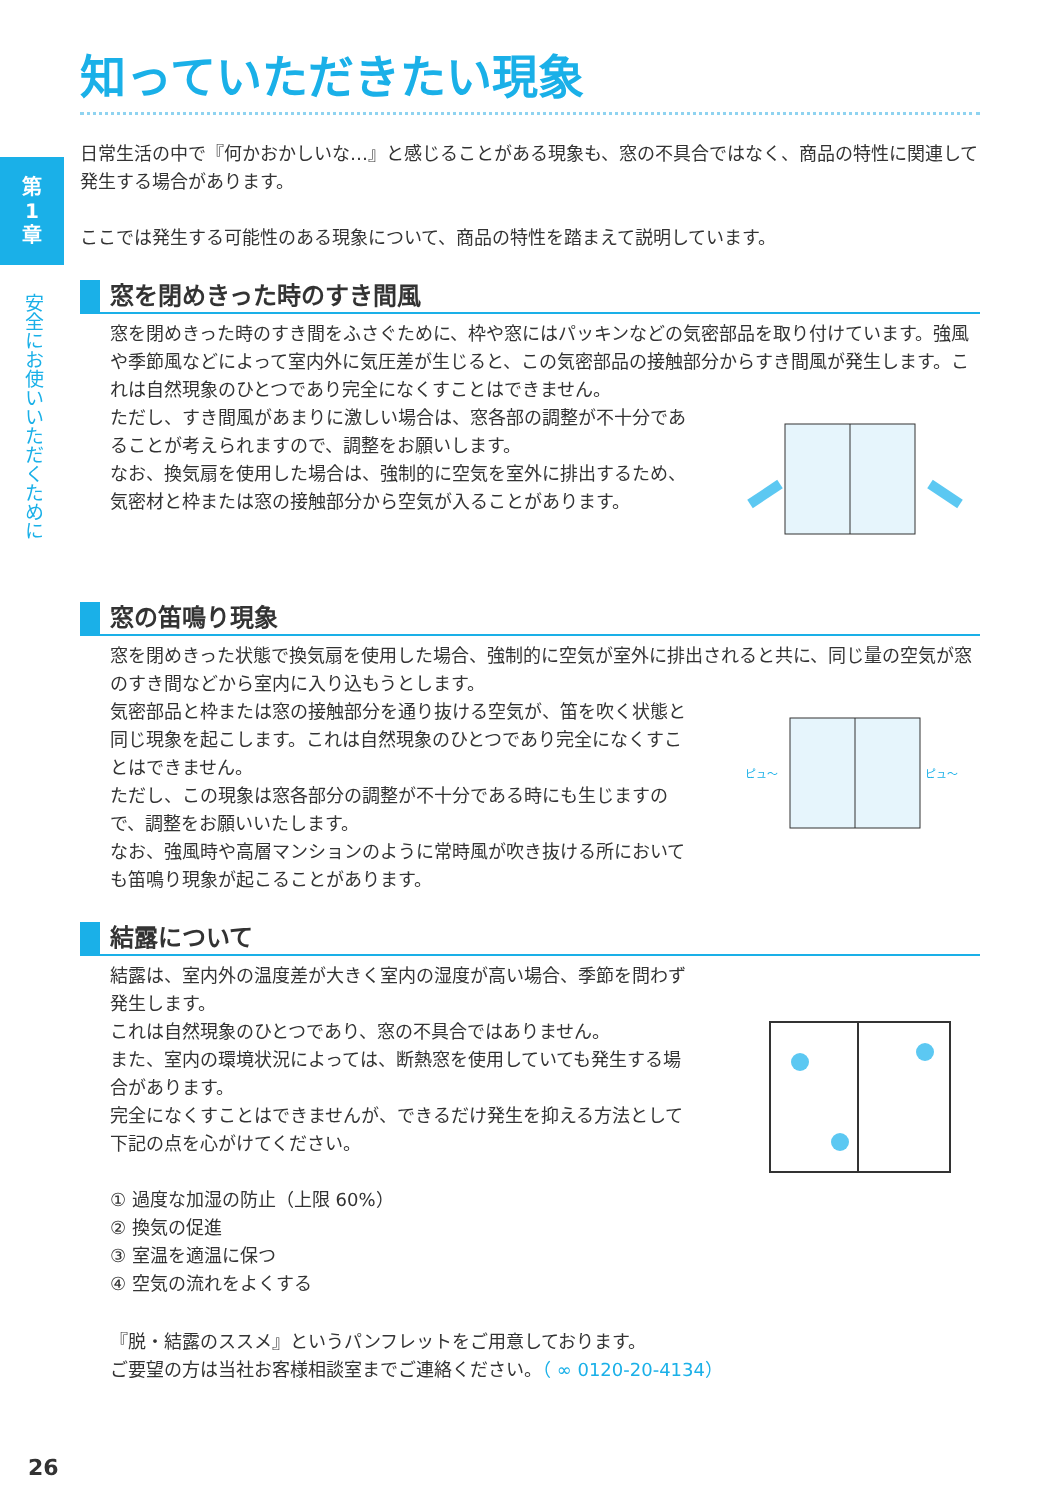第
1
章
安全にお使いいただくために
知っていただきたい現象
日常生活の中で『何かおかしいな…』と感じることがある現象も、窓の不具合ではなく、商品の特性に関連して発生する場合があります。
ここでは発生する可能性のある現象について、商品の特性を踏まえて説明しています。
窓を閉めきった時のすき間風
窓を閉めきった時のすき間をふさぐために、枠や窓にはパッキンなどの気密部品を取り付けています。強風や季節風などによって室内外に気圧差が生じると、この気密部品の接触部分からすき間風が発生します。これは自然現象のひとつであり完全になくすことはできません。
ただし、すき間風があまりに激しい場合は、窓各部の調整が不十分であることが考えられますので、調整をお願いします。
なお、換気扇を使用した場合は、強制的に空気を室外に排出するため、気密材と枠または窓の接触部分から空気が入ることがあります。
窓の笛鳴り現象
窓を閉めきった状態で換気扇を使用した場合、強制的に空気が室外に排出されると共に、同じ量の空気が窓のすき間などから室内に入り込もうとします。
気密部品と枠または窓の接触部分を通り抜ける空気が、笛を吹く状態と同じ現象を起こします。これは自然現象のひとつであり完全になくすことはできません。
ただし、この現象は窓各部分の調整が不十分である時にも生じますので、調整をお願いいたします。
なお、強風時や高層マンションのように常時風が吹き抜ける所においても笛鳴り現象が起こることがあります。
ピュ～
ピュ～
結露について
結露は、室内外の温度差が大きく室内の湿度が高い場合、季節を問わず発生します。
これは自然現象のひとつであり、窓の不具合ではありません。
また、室内の環境状況によっては、断熱窓を使用していても発生する場合があります。
完全になくすことはできませんが、できるだけ発生を抑える方法として下記の点を心がけてください。
① 過度な加湿の防止（上限 60%）
② 換気の促進
③ 室温を適温に保つ
④ 空気の流れをよくする
『脱・結露のススメ』というパンフレットをご用意しております。
ご要望の方は当社お客様相談室までご連絡ください。（ ∞ 0120-20-4134）
26